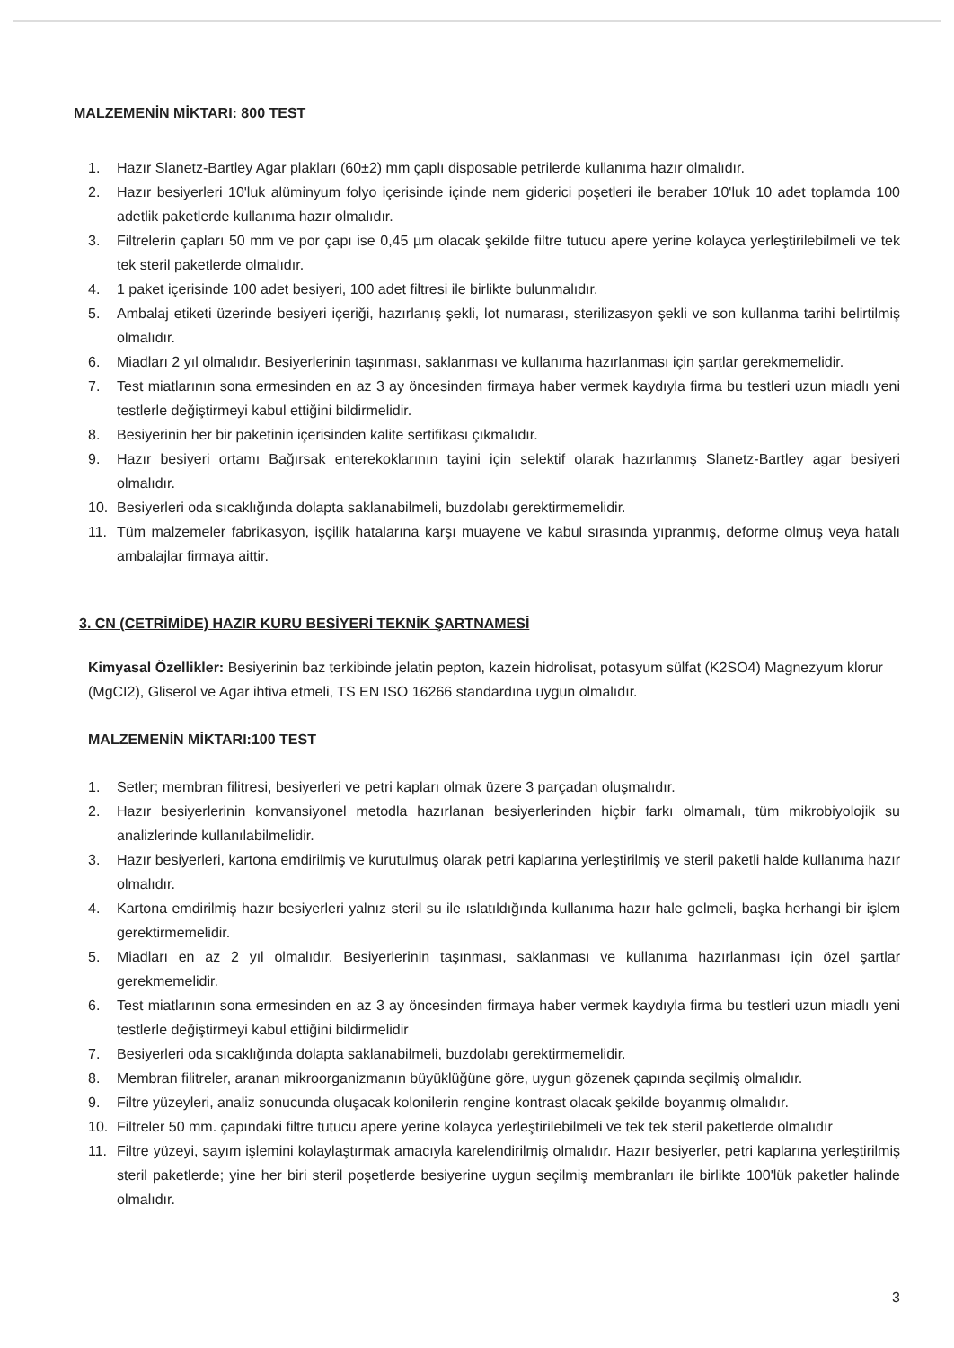MALZEMENİN MİKTARI: 800 TEST
1. Hazır Slanetz-Bartley Agar plakları (60±2) mm çaplı disposable petrilerde kullanıma hazır olmalıdır.
2. Hazır besiyerleri 10'luk alüminyum folyo içerisinde içinde nem giderici poşetleri ile beraber 10'luk 10 adet toplamda 100 adetlik paketlerde kullanıma hazır olmalıdır.
3. Filtrelerin çapları 50 mm ve por çapı ise 0,45 µm olacak şekilde filtre tutucu apere yerine kolayca yerleştirilebilmeli ve tek tek steril paketlerde olmalıdır.
4. 1 paket içerisinde 100 adet besiyeri, 100 adet filtresi ile birlikte bulunmalıdır.
5. Ambalaj etiketi üzerinde besiyeri içeriği, hazırlanış şekli, lot numarası, sterilizasyon şekli ve son kullanma tarihi belirtilmiş olmalıdır.
6. Miadları 2 yıl olmalıdır. Besiyerlerinin taşınması, saklanması ve kullanıma hazırlanması için şartlar gerekmemelidir.
7. Test miatlarının sona ermesinden en az 3 ay öncesinden firmaya haber vermek kaydıyla firma bu testleri uzun miadlı yeni testlerle değiştirmeyi kabul ettiğini bildirmelidir.
8. Besiyerinin her bir paketinin içerisinden kalite sertifikası çıkmalıdır.
9. Hazır besiyeri ortamı Bağırsak enterekoklarının tayini için selektif olarak hazırlanmış Slanetz-Bartley agar besiyeri olmalıdır.
10. Besiyerleri oda sıcaklığında dolapta saklanabilmeli, buzdolabı gerektirmemelidir.
11. Tüm malzemeler fabrikasyon, işçilik hatalarına karşı muayene ve kabul sırasında yıpranmış, deforme olmuş veya hatalı ambalajlar firmaya aittir.
3. CN (CETRİMİDE) HAZIR KURU BESİYERİ TEKNİK ŞARTNAMESİ
Kimyasal Özellikler: Besiyerinin baz terkibinde jelatin pepton, kazein hidrolisat, potasyum sülfat (K2SO4) Magnezyum klorur (MgCI2), Gliserol ve Agar ihtiva etmeli, TS EN ISO 16266 standardına uygun olmalıdır.
MALZEMENİN MİKTARI:100 TEST
1. Setler; membran filitresi, besiyerleri ve petri kapları olmak üzere 3 parçadan oluşmalıdır.
2. Hazır besiyerlerinin konvansiyonel metodla hazırlanan besiyerlerinden hiçbir farkı olmamalı, tüm mikrobiyolojik su analizlerinde kullanılabilmelidir.
3. Hazır besiyerleri, kartona emdirilmiş ve kurutulmuş olarak petri kaplarına yerleştirilmiş ve steril paketli halde kullanıma hazır olmalıdır.
4. Kartona emdirilmiş hazır besiyerleri yalnız steril su ile ıslatıldığında kullanıma hazır hale gelmeli, başka herhangi bir işlem gerektirmemelidir.
5. Miadları en az 2 yıl olmalıdır. Besiyerlerinin taşınması, saklanması ve kullanıma hazırlanması için özel şartlar gerekmemelidir.
6. Test miatlarının sona ermesinden en az 3 ay öncesinden firmaya haber vermek kaydıyla firma bu testleri uzun miadlı yeni testlerle değiştirmeyi kabul ettiğini bildirmelidir
7. Besiyerleri oda sıcaklığında dolapta saklanabilmeli, buzdolabı gerektirmemelidir.
8. Membran filitreler, aranan mikroorganizmanın büyüklüğüne göre, uygun gözenek çapında seçilmiş olmalıdır.
9. Filtre yüzeyleri, analiz sonucunda oluşacak kolonilerin rengine kontrast olacak şekilde boyanmış olmalıdır.
10. Filtreler 50 mm. çapındaki filtre tutucu apere yerine kolayca yerleştirilebilmeli ve tek tek steril paketlerde olmalıdır
11. Filtre yüzeyi, sayım işlemini kolaylaştırmak amacıyla karelendirilmiş olmalıdır. Hazır besiyerler, petri kaplarına yerleştirilmiş steril paketlerde; yine her biri steril poşetlerde besiyerine uygun seçilmiş membranları ile birlikte 100'lük paketler halinde olmalıdır.
3